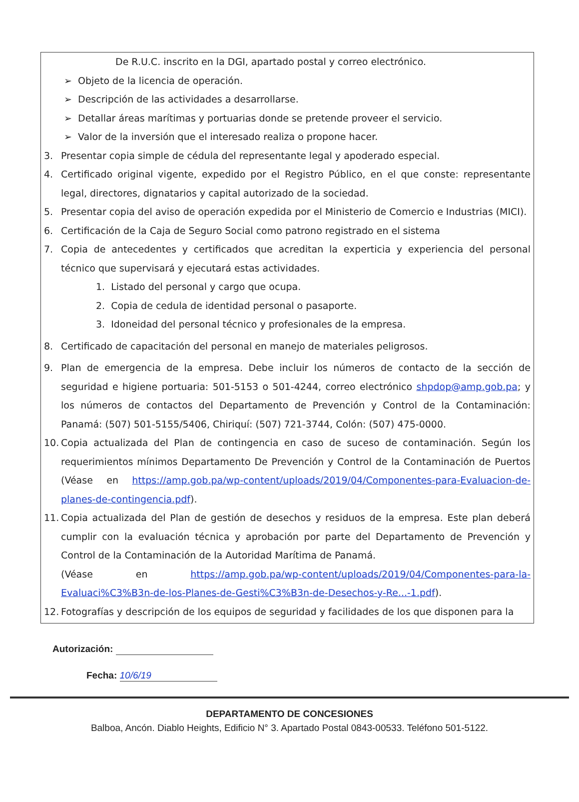De R.U.C. inscrito en la DGI, apartado postal y correo electrónico.
➢ Objeto de la licencia de operación.
➢ Descripción de las actividades a desarrollarse.
➢ Detallar áreas marítimas y portuarias donde se pretende proveer el servicio.
➢ Valor de la inversión que el interesado realiza o propone hacer.
3. Presentar copia simple de cédula del representante legal y apoderado especial.
4. Certificado original vigente, expedido por el Registro Público, en el que conste: representante legal, directores, dignatarios y capital autorizado de la sociedad.
5. Presentar copia del aviso de operación expedida por el Ministerio de Comercio e Industrias (MICI).
6. Certificación de la Caja de Seguro Social como patrono registrado en el sistema
7. Copia de antecedentes y certificados que acreditan la experticia y experiencia del personal técnico que supervisará y ejecutará estas actividades.
1. Listado del personal y cargo que ocupa.
2. Copia de cedula de identidad personal o pasaporte.
3. Idoneidad del personal técnico y profesionales de la empresa.
8. Certificado de capacitación del personal en manejo de materiales peligrosos.
9. Plan de emergencia de la empresa. Debe incluir los números de contacto de la sección de seguridad e higiene portuaria: 501-5153 o 501-4244, correo electrónico shpdop@amp.gob.pa; y los números de contactos del Departamento de Prevención y Control de la Contaminación: Panamá: (507) 501-5155/5406, Chiriquí: (507) 721-3744, Colón: (507) 475-0000.
10. Copia actualizada del Plan de contingencia en caso de suceso de contaminación. Según los requerimientos mínimos Departamento De Prevención y Control de la Contaminación de Puertos (Véase en https://amp.gob.pa/wp-content/uploads/2019/04/Componentes-para-Evaluacion-de-planes-de-contingencia.pdf).
11. Copia actualizada del Plan de gestión de desechos y residuos de la empresa. Este plan deberá cumplir con la evaluación técnica y aprobación por parte del Departamento de Prevención y Control de la Contaminación de la Autoridad Marítima de Panamá.
(Véase en https://amp.gob.pa/wp-content/uploads/2019/04/Componentes-para-la-Evaluaci%C3%B3n-de-los-Planes-de-Gesti%C3%B3n-de-Desechos-y-Re...-1.pdf).
12. Fotografías y descripción de los equipos de seguridad y facilidades de los que disponen para la
Autorización:
Fecha: 10/6/19
DEPARTAMENTO DE CONCESIONES
Balboa, Ancón. Diablo Heights, Edificio N° 3. Apartado Postal 0843-00533. Teléfono 501-5122.